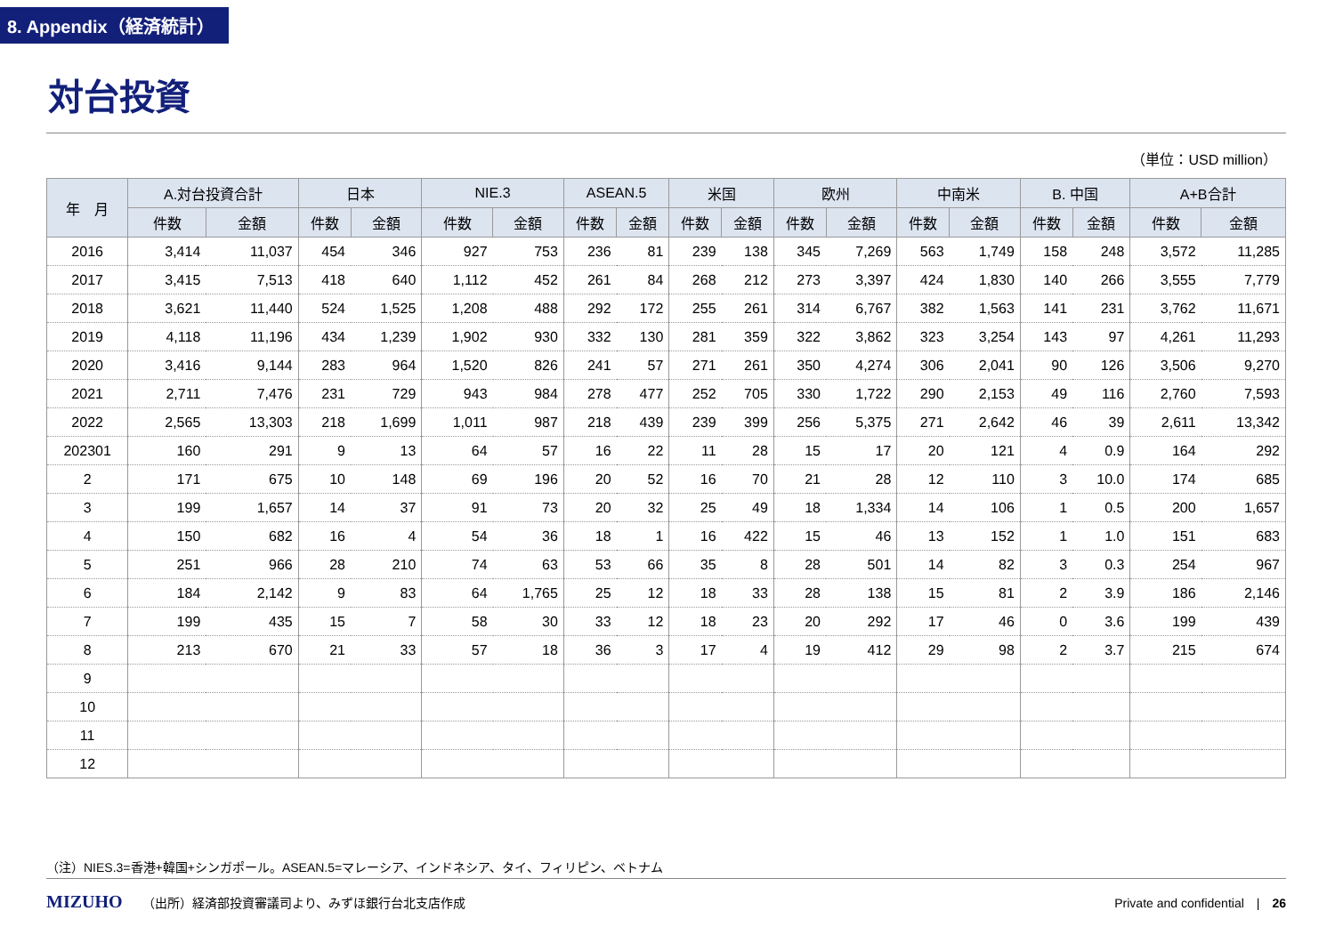8. Appendix（経済統計）
対台投資
（単位：USD million）
| 年 月 | A.対台投資合計 | | 日本 | | NIE.3 | | ASEAN.5 | | 米国 | | 欧州 | | 中南米 | | B. 中国 | | A+B合計 | |
| --- | --- | --- | --- | --- | --- | --- | --- | --- | --- | --- | --- | --- | --- | --- | --- | --- | --- | --- |
| | 件数 | 金額 | 件数 | 金額 | 件数 | 金額 | 件数 | 金額 | 件数 | 金額 | 件数 | 金額 | 件数 | 金額 | 件数 | 金額 | 件数 | 金額 |
| 2016 | 3,414 | 11,037 | 454 | 346 | 927 | 753 | 236 | 81 | 239 | 138 | 345 | 7,269 | 563 | 1,749 | 158 | 248 | 3,572 | 11,285 |
| 2017 | 3,415 | 7,513 | 418 | 640 | 1,112 | 452 | 261 | 84 | 268 | 212 | 273 | 3,397 | 424 | 1,830 | 140 | 266 | 3,555 | 7,779 |
| 2018 | 3,621 | 11,440 | 524 | 1,525 | 1,208 | 488 | 292 | 172 | 255 | 261 | 314 | 6,767 | 382 | 1,563 | 141 | 231 | 3,762 | 11,671 |
| 2019 | 4,118 | 11,196 | 434 | 1,239 | 1,902 | 930 | 332 | 130 | 281 | 359 | 322 | 3,862 | 323 | 3,254 | 143 | 97 | 4,261 | 11,293 |
| 2020 | 3,416 | 9,144 | 283 | 964 | 1,520 | 826 | 241 | 57 | 271 | 261 | 350 | 4,274 | 306 | 2,041 | 90 | 126 | 3,506 | 9,270 |
| 2021 | 2,711 | 7,476 | 231 | 729 | 943 | 984 | 278 | 477 | 252 | 705 | 330 | 1,722 | 290 | 2,153 | 49 | 116 | 2,760 | 7,593 |
| 2022 | 2,565 | 13,303 | 218 | 1,699 | 1,011 | 987 | 218 | 439 | 239 | 399 | 256 | 5,375 | 271 | 2,642 | 46 | 39 | 2,611 | 13,342 |
| 202301 | 160 | 291 | 9 | 13 | 64 | 57 | 16 | 22 | 11 | 28 | 15 | 17 | 20 | 121 | 4 | 0.9 | 164 | 292 |
| 2 | 171 | 675 | 10 | 148 | 69 | 196 | 20 | 52 | 16 | 70 | 21 | 28 | 12 | 110 | 3 | 10.0 | 174 | 685 |
| 3 | 199 | 1,657 | 14 | 37 | 91 | 73 | 20 | 32 | 25 | 49 | 18 | 1,334 | 14 | 106 | 1 | 0.5 | 200 | 1,657 |
| 4 | 150 | 682 | 16 | 4 | 54 | 36 | 18 | 1 | 16 | 422 | 15 | 46 | 13 | 152 | 1 | 1.0 | 151 | 683 |
| 5 | 251 | 966 | 28 | 210 | 74 | 63 | 53 | 66 | 35 | 8 | 28 | 501 | 14 | 82 | 3 | 0.3 | 254 | 967 |
| 6 | 184 | 2,142 | 9 | 83 | 64 | 1,765 | 25 | 12 | 18 | 33 | 28 | 138 | 15 | 81 | 2 | 3.9 | 186 | 2,146 |
| 7 | 199 | 435 | 15 | 7 | 58 | 30 | 33 | 12 | 18 | 23 | 20 | 292 | 17 | 46 | 0 | 3.6 | 199 | 439 |
| 8 | 213 | 670 | 21 | 33 | 57 | 18 | 36 | 3 | 17 | 4 | 19 | 412 | 29 | 98 | 2 | 3.7 | 215 | 674 |
| 9 | | | | | | | | | | | | | | | | | | |
| 10 | | | | | | | | | | | | | | | | | | |
| 11 | | | | | | | | | | | | | | | | | | |
| 12 | | | | | | | | | | | | | | | | | | |
（注）NIES.3=香港+韓国+シンガポール。ASEAN.5=マレーシア、インドネシア、タイ、フィリピン、ベトナム
MIZUHO （出所）経済部投資審議司より、みずほ銀行台北支店作成 Private and confidential　|　26